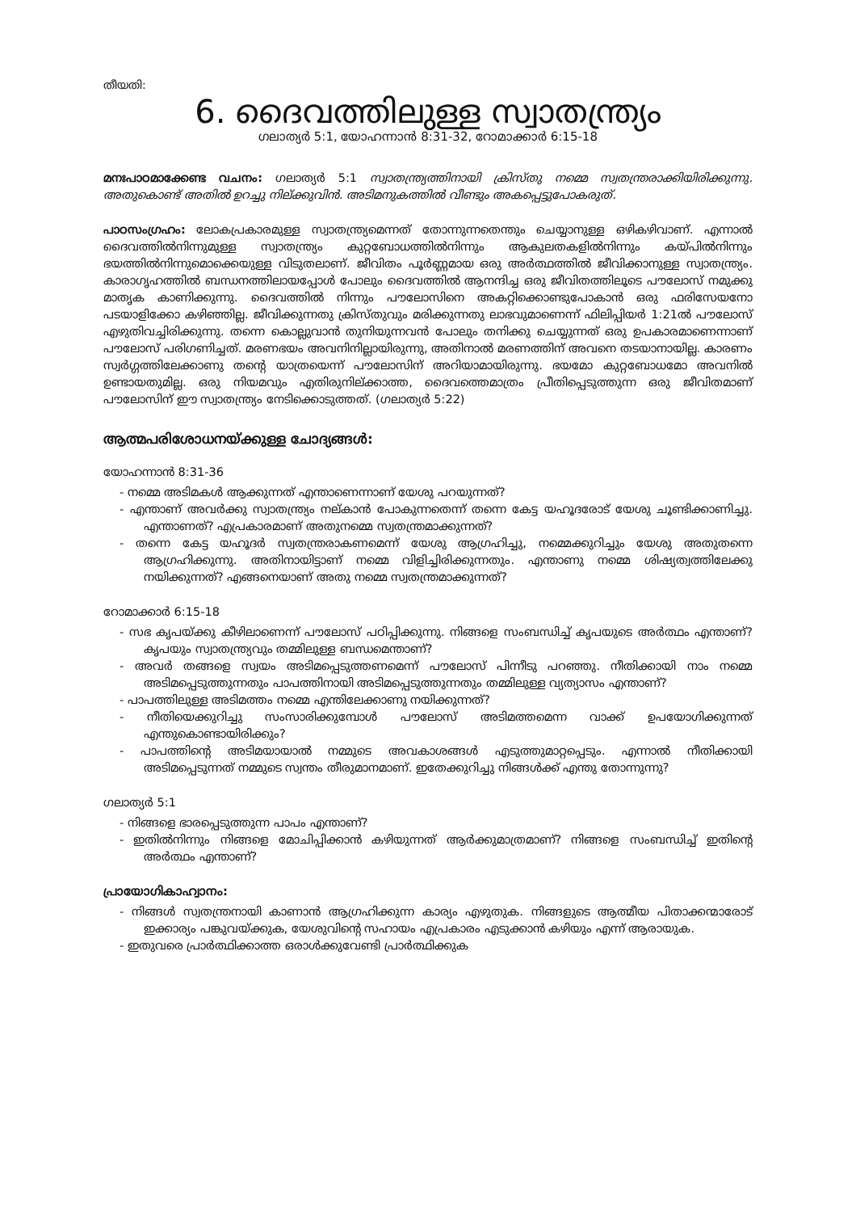തീയതി:
6. ദൈവത്തിലുള്ള സ്വാതന്ത്ര്യം
ഗലാത്യർ 5:1, യോഹന്നാൻ 8:31-32, റോമാക്കാർ 6:15-18
മനഃപാഠമാക്കേണ്ട വചനം: ഗലാത്യർ 5:1 സ്വാതന്ത്ര്യത്തിനായി ക്രിസ്തു നമ്മെ സ്വതന്ത്രരാക്കിയിരിക്കുന്നു. അതുകൊണ്ട് അതിൽ ഉറച്ചു നില്ക്കുവിൻ. അടിമനുകത്തിൽ വീണ്ടും അകപ്പെട്ടുപോകരുത്.
പാഠസംഗ്രഹം: ലോകപ്രകാരമുള്ള സ്വാതന്ത്ര്യമെന്നത് തോന്നുന്നതെന്തും ചെയ്യാനുള്ള ഒഴികഴിവാണ്. എന്നാൽ ദൈവത്തിൽനിന്നുമുള്ള സ്വാതന്ത്ര്യം കുറ്റബോധത്തിൽനിന്നും ആകുലതകളിൽനിന്നും കയ്പിൽനിന്നും ഭയത്തിൽനിന്നുമൊക്കെയുള്ള വിടുതലാണ്. ജീവിതം പൂർണ്ണമായ ഒരു അർത്ഥത്തിൽ ജീവിക്കാനുള്ള സ്വാതന്ത്ര്യം. കാരാഗൃഹത്തിൽ ബന്ധനത്തിലായപ്പോൾ പോലും ദൈവത്തിൽ ആനന്ദിച്ച ഒരു ജീവിതത്തിലൂടെ പൗലോസ് നമുക്കു മാതൃക കാണിക്കുന്നു. ദൈവത്തിൽ നിന്നും പൗലോസിനെ അകറ്റിക്കൊണ്ടുപോകാൻ ഒരു ഫരിസേയനോ പടയാളിക്കോ കഴിഞ്ഞില്ല. ജീവിക്കുന്നതു ക്രിസ്തുവും മരിക്കുന്നതു ലാഭവുമാണെന്ന് ഫിലിപ്പിയർ 1:21ൽ പൗലോസ് എഴുതിവച്ചിരിക്കുന്നു. തന്നെ കൊല്ലുവാൻ തുനിയുന്നവൻ പോലും തനിക്കു ചെയ്യുന്നത് ഒരു ഉപകാരമാണെന്നാണ് പൗലോസ് പരിഗണിച്ചത്. മരണഭയം അവനിനില്ലായിരുന്നു, അതിനാൽ മരണത്തിന് അവനെ തടയാനായില്ല. കാരണം സ്വർഗ്ഗത്തിലേക്കാണു തന്റെ യാത്രയെന്ന് പൗലോസിന് അറിയാമായിരുന്നു. ഭയമോ കുറ്റബോധമോ അവനിൽ ഉണ്ടായതുമില്ല. ഒരു നിയമവും എതിരുനില്ക്കാത്ത, ദൈവത്തെമാത്രം പ്രീതിപ്പെടുത്തുന്ന ഒരു ജീവിതമാണ് പൗലോസിന് ഈ സ്വാതന്ത്ര്യം നേടിക്കൊടുത്തത്. (ഗലാത്യർ 5:22)
ആത്മപരിശോധനയ്ക്കുള്ള ചോദ്യങ്ങൾ:
യോഹന്നാൻ 8:31-36
- നമ്മെ അടിമകൾ ആക്കുന്നത് എന്താണെന്നാണ് യേശു പറയുന്നത്?
- എന്താണ് അവർക്കു സ്വാതന്ത്ര്യം നല്കാൻ പോകുന്നതെന്ന് തന്നെ കേട്ട യഹൂദരോട് യേശു ചൂണ്ടിക്കാണിച്ചു. എന്താണത്? എപ്രകാരമാണ് അതുനമ്മെ സ്വതന്ത്രമാക്കുന്നത്?
- തന്നെ കേട്ട യഹൂദർ സ്വതന്ത്രരാകണമെന്ന് യേശു ആഗ്രഹിച്ചു, നമ്മെക്കുറിച്ചും യേശു അതുതന്നെ ആഗ്രഹിക്കുന്നു. അതിനായിട്ടാണ് നമ്മെ വിളിച്ചിരിക്കുന്നതും. എന്താണു നമ്മെ ശിഷ്യത്വത്തിലേക്കു നയിക്കുന്നത്? എങ്ങനെയാണ് അതു നമ്മെ സ്വതന്ത്രമാക്കുന്നത്?
റോമാക്കാർ 6:15-18
- സഭ കൃപയ്ക്കു കീഴിലാണെന്ന് പൗലോസ് പഠിപ്പിക്കുന്നു. നിങ്ങളെ സംബന്ധിച്ച് കൃപയുടെ അർത്ഥം എന്താണ്? കൃപയും സ്വാതന്ത്ര്യവും തമ്മിലുള്ള ബന്ധമെന്താണ്?
- അവർ തങ്ങളെ സ്വയം അടിമപ്പെടുത്തണമെന്ന് പൗലോസ് പിന്നീടു പറഞ്ഞു. നീതിക്കായി നാം നമ്മെ അടിമപ്പെടുത്തുന്നതും പാപത്തിനായി അടിമപ്പെടുത്തുന്നതും തമ്മിലുള്ള വ്യത്യാസം എന്താണ്?
- പാപത്തിലുള്ള അടിമത്തം നമ്മെ എന്തിലേക്കാണു നയിക്കുന്നത്?
- നീതിയെക്കുറിച്ചു സംസാരിക്കുമ്പോൾ പൗലോസ് അടിമത്തമെന്ന വാക്ക് ഉപയോഗിക്കുന്നത് എന്തുകൊണ്ടായിരിക്കും?
- പാപത്തിന്റെ അടിമയായാൽ നമ്മുടെ അവകാശങ്ങൾ എടുത്തുമാറ്റപ്പെടും. എന്നാൽ നീതിക്കായി അടിമപ്പെടുന്നത് നമ്മുടെ സ്വന്തം തീരുമാനമാണ്. ഇതേക്കുറിച്ചു നിങ്ങൾക്ക് എന്തു തോന്നുന്നു?
ഗലാത്യർ 5:1
- നിങ്ങളെ ഭാരപ്പെടുത്തുന്ന പാപം എന്താണ്?
- ഇതിൽനിന്നും നിങ്ങളെ മോചിപ്പിക്കാൻ കഴിയുന്നത് ആർക്കുമാത്രമാണ്? നിങ്ങളെ സംബന്ധിച്ച് ഇതിന്റെ അർത്ഥം എന്താണ്?
പ്രായോഗികാഹ്വാനം:
- നിങ്ങൾ സ്വതന്ത്രനായി കാണാൻ ആഗ്രഹിക്കുന്ന കാര്യം എഴുതുക. നിങ്ങളുടെ ആത്മീയ പിതാക്കന്മാരോട് ഇക്കാര്യം പങ്കുവയ്ക്കുക, യേശുവിന്റെ സഹായം എപ്രകാരം എടുക്കാൻ കഴിയും എന്ന് ആരായുക.
- ഇതുവരെ പ്രാർത്ഥിക്കാത്ത ഒരാൾക്കുവേണ്ടി പ്രാർത്ഥിക്കുക